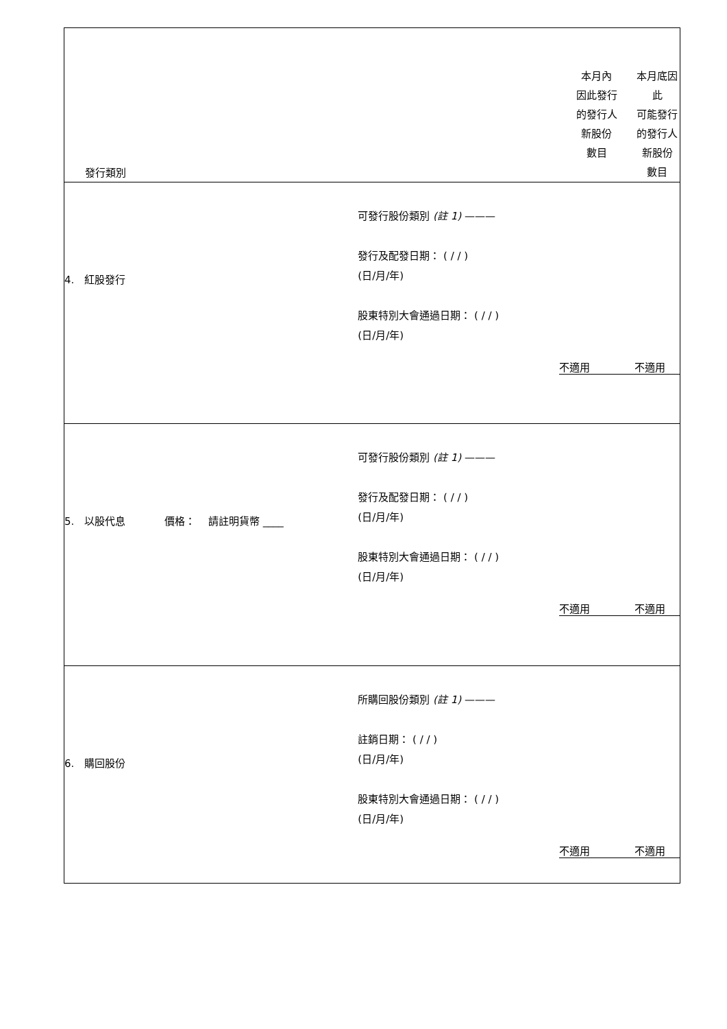| 發行類別 | | 本月內 因此發行 的發行人 新股份 數目 | 本月底因 此 可能發行 的發行人 新股份 數目 |
| 4. 紅股發行 | 可發行股份類別 (註 1) ——— 發行及配發日期： ( / / ) (日/月/年) 股東特別大會通過日期： ( / / ) (日/月/年) | 不適用 | 不適用 |
| 5. 以股代息 價格： 請註明貨幣 ____ | 可發行股份類別 (註 1) ——— 發行及配發日期： ( / / ) (日/月/年) 股東特別大會通過日期： ( / / ) (日/月/年) | 不適用 | 不適用 |
| 6. 購回股份 | 所購回股份類別 (註 1) ——— 註銷日期： ( / / ) (日/月/年) 股東特別大會通過日期： ( / / ) (日/月/年) | 不適用 | 不適用 |